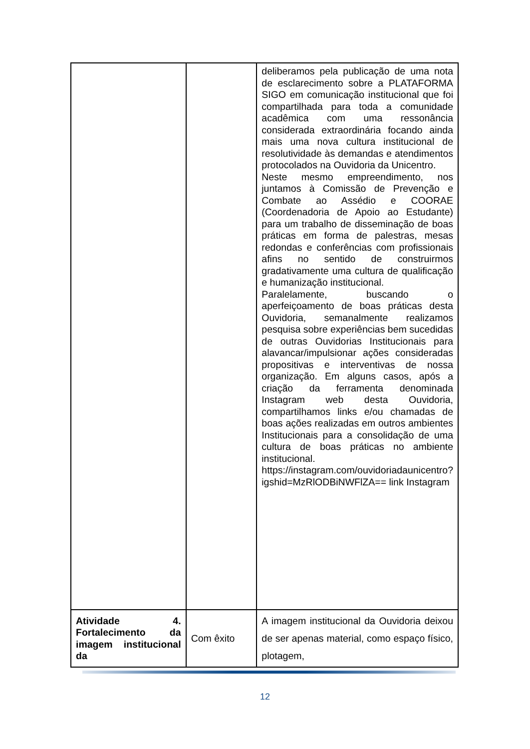| | | deliberamos pela publicação de uma nota de esclarecimento sobre a PLATAFORMA SIGO em comunicação institucional que foi compartilhada para toda a comunidade acadêmica com uma ressonância considerada extraordinária focando ainda mais uma nova cultura institucional de resolutividade às demandas e atendimentos protocolados na Ouvidoria da Unicentro. Neste mesmo empreendimento, nos juntamos à Comissão de Prevenção e Combate ao Assédio e COORAE (Coordenadoria de Apoio ao Estudante) para um trabalho de disseminação de boas práticas em forma de palestras, mesas redondas e conferências com profissionais afins no sentido de construirmos gradativamente uma cultura de qualificação e humanização institucional. Paralelamente, buscando o aperfeiçoamento de boas práticas desta Ouvidoria, semanalmente realizamos pesquisa sobre experiências bem sucedidas de outras Ouvidorias Institucionais para alavancar/impulsionar ações consideradas propositivas e interventivas de nossa organização. Em alguns casos, após a criação da ferramenta denominada Instagram web desta Ouvidoria, compartilhamos links e/ou chamadas de boas ações realizadas em outros ambientes Institucionais para a consolidação de uma cultura de boas práticas no ambiente institucional. https://instagram.com/ouvidoriadaunicentro?igshid=MzRlODBiNWFlZA== link Instagram |
| Atividade 4. Fortalecimento da imagem institucional da | Com êxito | A imagem institucional da Ouvidoria deixou de ser apenas material, como espaço físico, plotagem, |
12